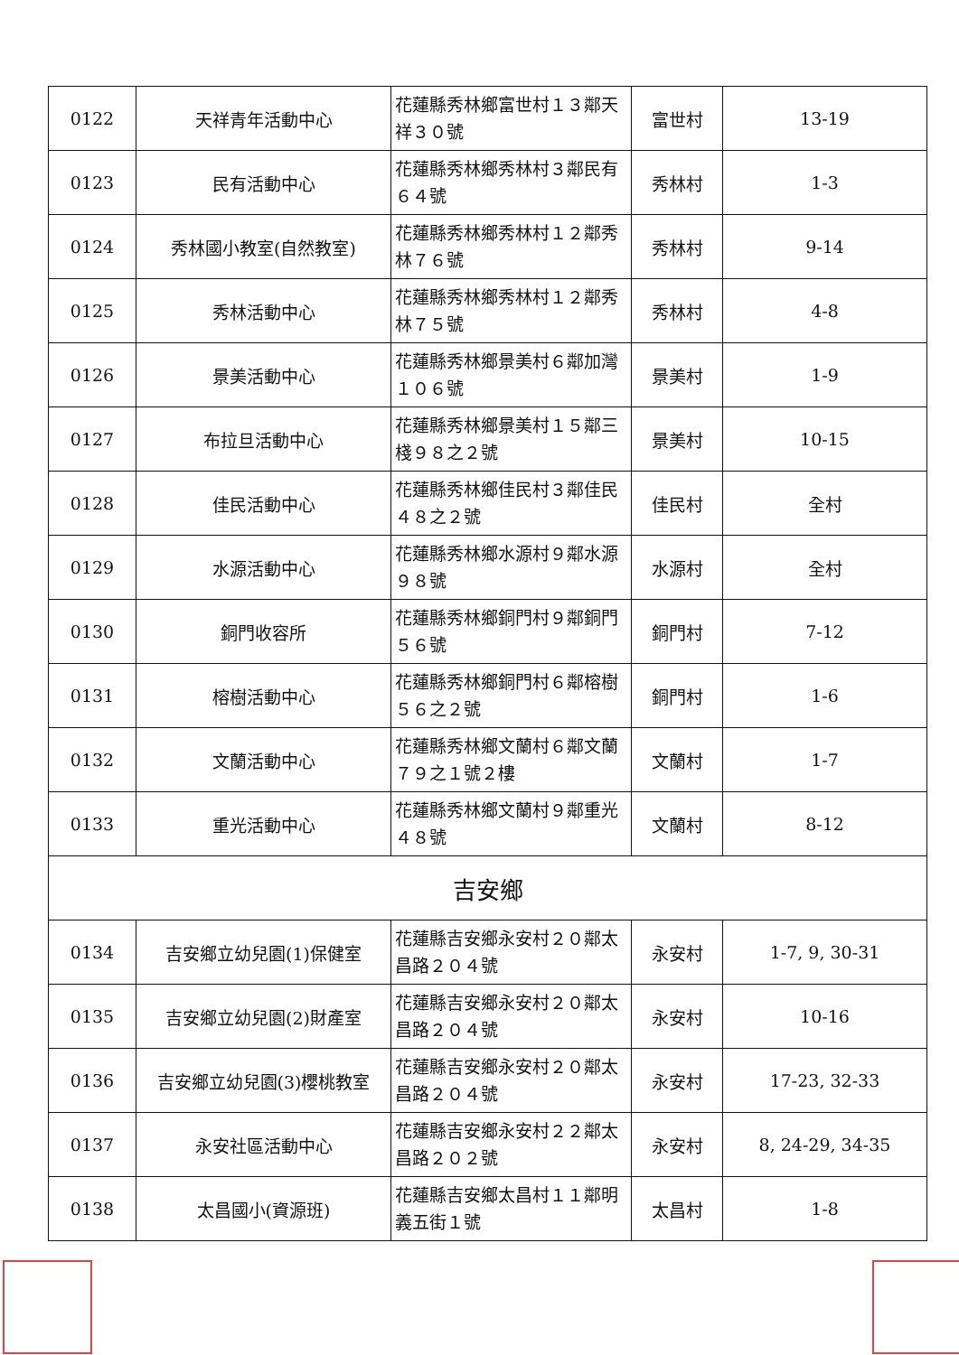| 0122 | 天祥青年活動中心 | 花蓮縣秀林鄉富世村１３鄰天祥３０號 | 富世村 | 13-19 |
| 0123 | 民有活動中心 | 花蓮縣秀林鄉秀林村３鄰民有６４號 | 秀林村 | 1-3 |
| 0124 | 秀林國小教室(自然教室) | 花蓮縣秀林鄉秀林村１２鄰秀林７６號 | 秀林村 | 9-14 |
| 0125 | 秀林活動中心 | 花蓮縣秀林鄉秀林村１２鄰秀林７５號 | 秀林村 | 4-8 |
| 0126 | 景美活動中心 | 花蓮縣秀林鄉景美村６鄰加灣１０６號 | 景美村 | 1-9 |
| 0127 | 布拉旦活動中心 | 花蓮縣秀林鄉景美村１５鄰三棧９８之２號 | 景美村 | 10-15 |
| 0128 | 佳民活動中心 | 花蓮縣秀林鄉佳民村３鄰佳民４８之２號 | 佳民村 | 全村 |
| 0129 | 水源活動中心 | 花蓮縣秀林鄉水源村９鄰水源９８號 | 水源村 | 全村 |
| 0130 | 銅門收容所 | 花蓮縣秀林鄉銅門村９鄰銅門５６號 | 銅門村 | 7-12 |
| 0131 | 榕樹活動中心 | 花蓮縣秀林鄉銅門村６鄰榕樹５６之２號 | 銅門村 | 1-6 |
| 0132 | 文蘭活動中心 | 花蓮縣秀林鄉文蘭村６鄰文蘭７９之１號２樓 | 文蘭村 | 1-7 |
| 0133 | 重光活動中心 | 花蓮縣秀林鄉文蘭村９鄰重光４８號 | 文蘭村 | 8-12 |
| 吉安鄉 | | | | |
| 0134 | 吉安鄉立幼兒園(1)保健室 | 花蓮縣吉安鄉永安村２０鄰太昌路２０４號 | 永安村 | 1-7, 9, 30-31 |
| 0135 | 吉安鄉立幼兒園(2)財產室 | 花蓮縣吉安鄉永安村２０鄰太昌路２０４號 | 永安村 | 10-16 |
| 0136 | 吉安鄉立幼兒園(3)櫻桃教室 | 花蓮縣吉安鄉永安村２０鄰太昌路２０４號 | 永安村 | 17-23, 32-33 |
| 0137 | 永安社區活動中心 | 花蓮縣吉安鄉永安村２２鄰太昌路２０２號 | 永安村 | 8, 24-29, 34-35 |
| 0138 | 太昌國小(資源班) | 花蓮縣吉安鄉太昌村１１鄰明義五街１號 | 太昌村 | 1-8 |